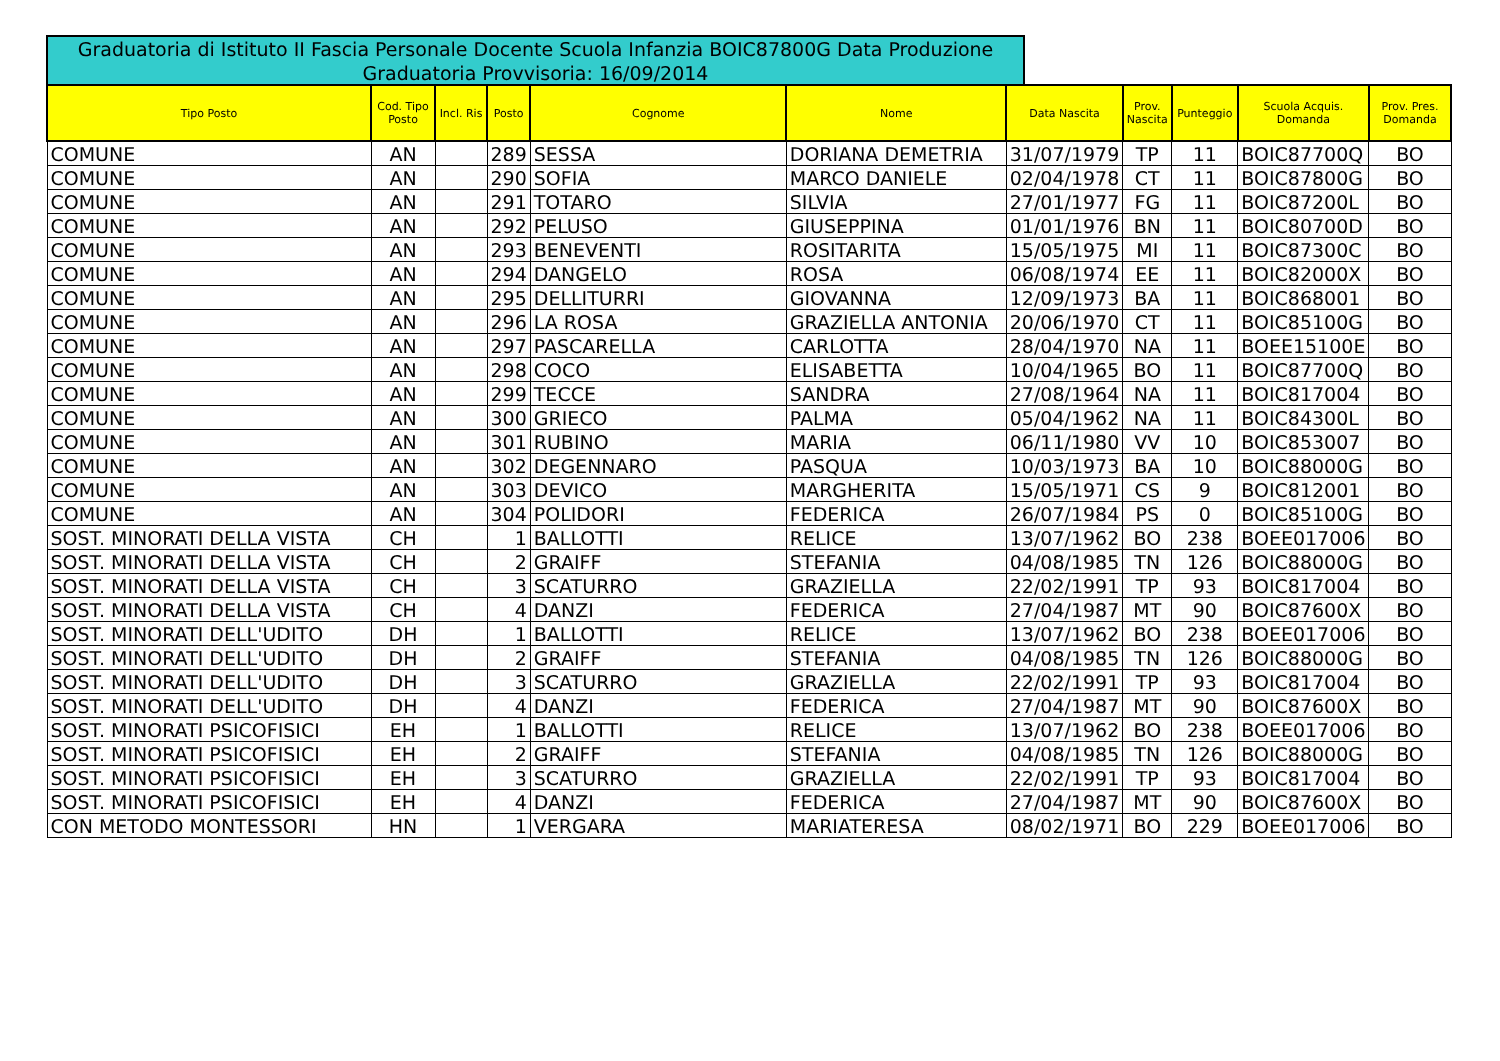Graduatoria di Istituto II Fascia Personale Docente Scuola Infanzia BOIC87800G Data Produzione Graduatoria Provvisoria: 16/09/2014
| Tipo Posto | Cod. Tipo Posto | Incl. Ris | Posto | Cognome | Nome | Data Nascita | Prov. Nascita | Punteggio | Scuola Acquis. Domanda | Prov. Pres. Domanda |
| --- | --- | --- | --- | --- | --- | --- | --- | --- | --- | --- |
| COMUNE | AN | | 289 | SESSA | DORIANA DEMETRIA | 31/07/1979 | TP | 11 | BOIC87700Q | BO |
| COMUNE | AN | | 290 | SOFIA | MARCO DANIELE | 02/04/1978 | CT | 11 | BOIC87800G | BO |
| COMUNE | AN | | 291 | TOTARO | SILVIA | 27/01/1977 | FG | 11 | BOIC87200L | BO |
| COMUNE | AN | | 292 | PELUSO | GIUSEPPINA | 01/01/1976 | BN | 11 | BOIC80700D | BO |
| COMUNE | AN | | 293 | BENEVENTI | ROSITARITA | 15/05/1975 | MI | 11 | BOIC87300C | BO |
| COMUNE | AN | | 294 | DANGELO | ROSA | 06/08/1974 | EE | 11 | BOIC82000X | BO |
| COMUNE | AN | | 295 | DELLITURRI | GIOVANNA | 12/09/1973 | BA | 11 | BOIC868001 | BO |
| COMUNE | AN | | 296 | LA ROSA | GRAZIELLA ANTONIA | 20/06/1970 | CT | 11 | BOIC85100G | BO |
| COMUNE | AN | | 297 | PASCARELLA | CARLOTTA | 28/04/1970 | NA | 11 | BOEE15100E | BO |
| COMUNE | AN | | 298 | COCO | ELISABETTA | 10/04/1965 | BO | 11 | BOIC87700Q | BO |
| COMUNE | AN | | 299 | TECCE | SANDRA | 27/08/1964 | NA | 11 | BOIC817004 | BO |
| COMUNE | AN | | 300 | GRIECO | PALMA | 05/04/1962 | NA | 11 | BOIC84300L | BO |
| COMUNE | AN | | 301 | RUBINO | MARIA | 06/11/1980 | VV | 10 | BOIC853007 | BO |
| COMUNE | AN | | 302 | DEGENNARO | PASQUA | 10/03/1973 | BA | 10 | BOIC88000G | BO |
| COMUNE | AN | | 303 | DEVICO | MARGHERITA | 15/05/1971 | CS | 9 | BOIC812001 | BO |
| COMUNE | AN | | 304 | POLIDORI | FEDERICA | 26/07/1984 | PS | 0 | BOIC85100G | BO |
| SOST. MINORATI DELLA VISTA | CH | | 1 | BALLOTTI | RELICE | 13/07/1962 | BO | 238 | BOEE017006 | BO |
| SOST. MINORATI DELLA VISTA | CH | | 2 | GRAIFF | STEFANIA | 04/08/1985 | TN | 126 | BOIC88000G | BO |
| SOST. MINORATI DELLA VISTA | CH | | 3 | SCATURRO | GRAZIELLA | 22/02/1991 | TP | 93 | BOIC817004 | BO |
| SOST. MINORATI DELLA VISTA | CH | | 4 | DANZI | FEDERICA | 27/04/1987 | MT | 90 | BOIC87600X | BO |
| SOST. MINORATI DELL'UDITO | DH | | 1 | BALLOTTI | RELICE | 13/07/1962 | BO | 238 | BOEE017006 | BO |
| SOST. MINORATI DELL'UDITO | DH | | 2 | GRAIFF | STEFANIA | 04/08/1985 | TN | 126 | BOIC88000G | BO |
| SOST. MINORATI DELL'UDITO | DH | | 3 | SCATURRO | GRAZIELLA | 22/02/1991 | TP | 93 | BOIC817004 | BO |
| SOST. MINORATI DELL'UDITO | DH | | 4 | DANZI | FEDERICA | 27/04/1987 | MT | 90 | BOIC87600X | BO |
| SOST. MINORATI PSICOFISICI | EH | | 1 | BALLOTTI | RELICE | 13/07/1962 | BO | 238 | BOEE017006 | BO |
| SOST. MINORATI PSICOFISICI | EH | | 2 | GRAIFF | STEFANIA | 04/08/1985 | TN | 126 | BOIC88000G | BO |
| SOST. MINORATI PSICOFISICI | EH | | 3 | SCATURRO | GRAZIELLA | 22/02/1991 | TP | 93 | BOIC817004 | BO |
| SOST. MINORATI PSICOFISICI | EH | | 4 | DANZI | FEDERICA | 27/04/1987 | MT | 90 | BOIC87600X | BO |
| CON METODO MONTESSORI | HN | | 1 | VERGARA | MARIATERESA | 08/02/1971 | BO | 229 | BOEE017006 | BO |